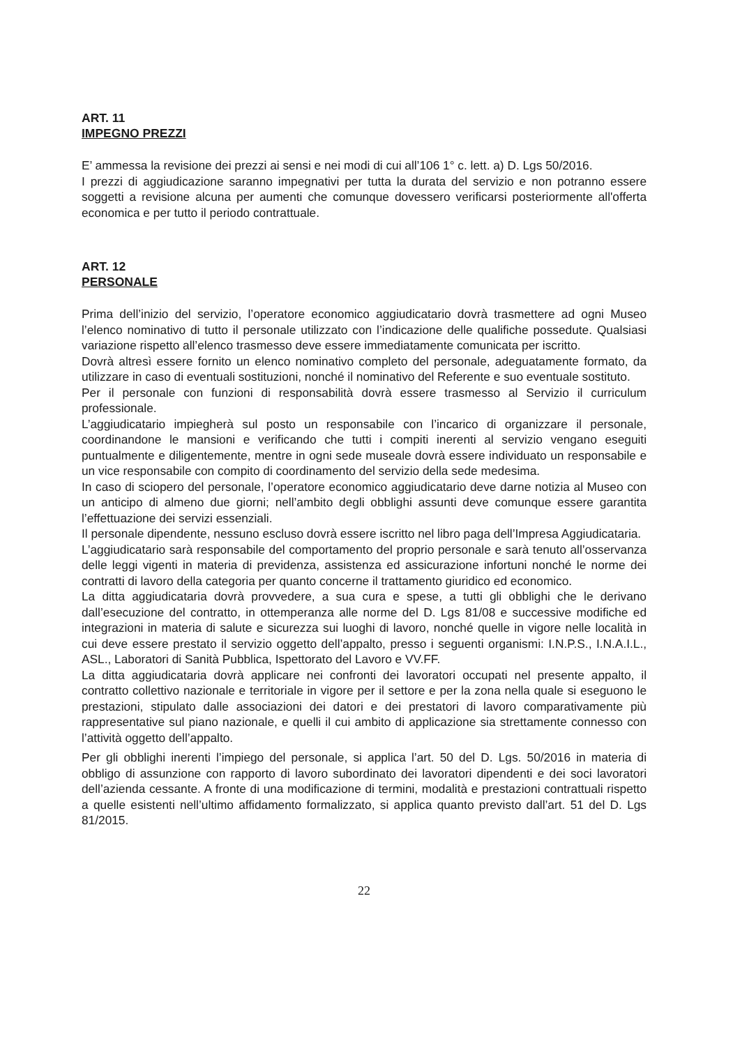ART. 11
IMPEGNO PREZZI
E’ ammessa la revisione dei prezzi ai sensi e nei modi di cui all’106 1° c. lett. a) D. Lgs 50/2016.
I prezzi di aggiudicazione saranno impegnativi per tutta la durata del servizio e non potranno essere soggetti a revisione alcuna per aumenti che comunque dovessero verificarsi posteriormente all'offerta economica e per tutto il periodo contrattuale.
ART. 12
PERSONALE
Prima dell’inizio del servizio, l’operatore economico aggiudicatario dovrà trasmettere ad ogni Museo l’elenco nominativo di tutto il personale utilizzato con l’indicazione delle qualifiche possedute. Qualsiasi variazione rispetto all’elenco trasmesso deve essere immediatamente comunicata per iscritto.
Dovrà altresì essere fornito un elenco nominativo completo del personale, adeguatamente formato, da utilizzare in caso di eventuali sostituzioni, nonché il nominativo del Referente e suo eventuale sostituto.
Per il personale con funzioni di responsabilità dovrà essere trasmesso al Servizio il curriculum professionale.
L’aggiudicatario impiegherà sul posto un responsabile con l’incarico di organizzare il personale, coordinandone le mansioni e verificando che tutti i compiti inerenti al servizio vengano eseguiti puntualmente e diligentemente, mentre in ogni sede museale dovrà essere individuato un responsabile e un vice responsabile con compito di coordinamento del servizio della sede medesima.
In caso di sciopero del personale, l’operatore economico aggiudicatario deve darne notizia al Museo con un anticipo di almeno due giorni; nell’ambito degli obblighi assunti deve comunque essere garantita l’effettuazione dei servizi essenziali.
Il personale dipendente, nessuno escluso dovrà essere iscritto nel libro paga dell’Impresa Aggiudicataria.
L’aggiudicatario sarà responsabile del comportamento del proprio personale e sarà tenuto all’osservanza delle leggi vigenti in materia di previdenza, assistenza ed assicurazione infortuni nonché le norme dei contratti di lavoro della categoria per quanto concerne il trattamento giuridico ed economico.
La ditta aggiudicataria dovrà provvedere, a sua cura e spese, a tutti gli obblighi che le derivano dall’esecuzione del contratto, in ottemperanza alle norme del D. Lgs 81/08 e successive modifiche ed integrazioni in materia di salute e sicurezza sui luoghi di lavoro, nonché quelle in vigore nelle località in cui deve essere prestato il servizio oggetto dell’appalto, presso i seguenti organismi: I.N.P.S., I.N.A.I.L., ASL., Laboratori di Sanità Pubblica, Ispettorato del Lavoro e VV.FF.
La ditta aggiudicataria dovrà applicare nei confronti dei lavoratori occupati nel presente appalto, il contratto collettivo nazionale e territoriale in vigore per il settore e per la zona nella quale si eseguono le prestazioni, stipulato dalle associazioni dei datori e dei prestatori di lavoro comparativamente più rappresentative sul piano nazionale, e quelli il cui ambito di applicazione sia strettamente connesso con l’attività oggetto dell’appalto.
Per gli obblighi inerenti l’impiego del personale, si applica l’art. 50 del D. Lgs. 50/2016 in materia di obbligo di assunzione con rapporto di lavoro subordinato dei lavoratori dipendenti e dei soci lavoratori dell’azienda cessante. A fronte di una modificazione di termini, modalità e prestazioni contrattuali rispetto a quelle esistenti nell’ultimo affidamento formalizzato, si applica quanto previsto dall’art. 51 del D. Lgs 81/2015.
22